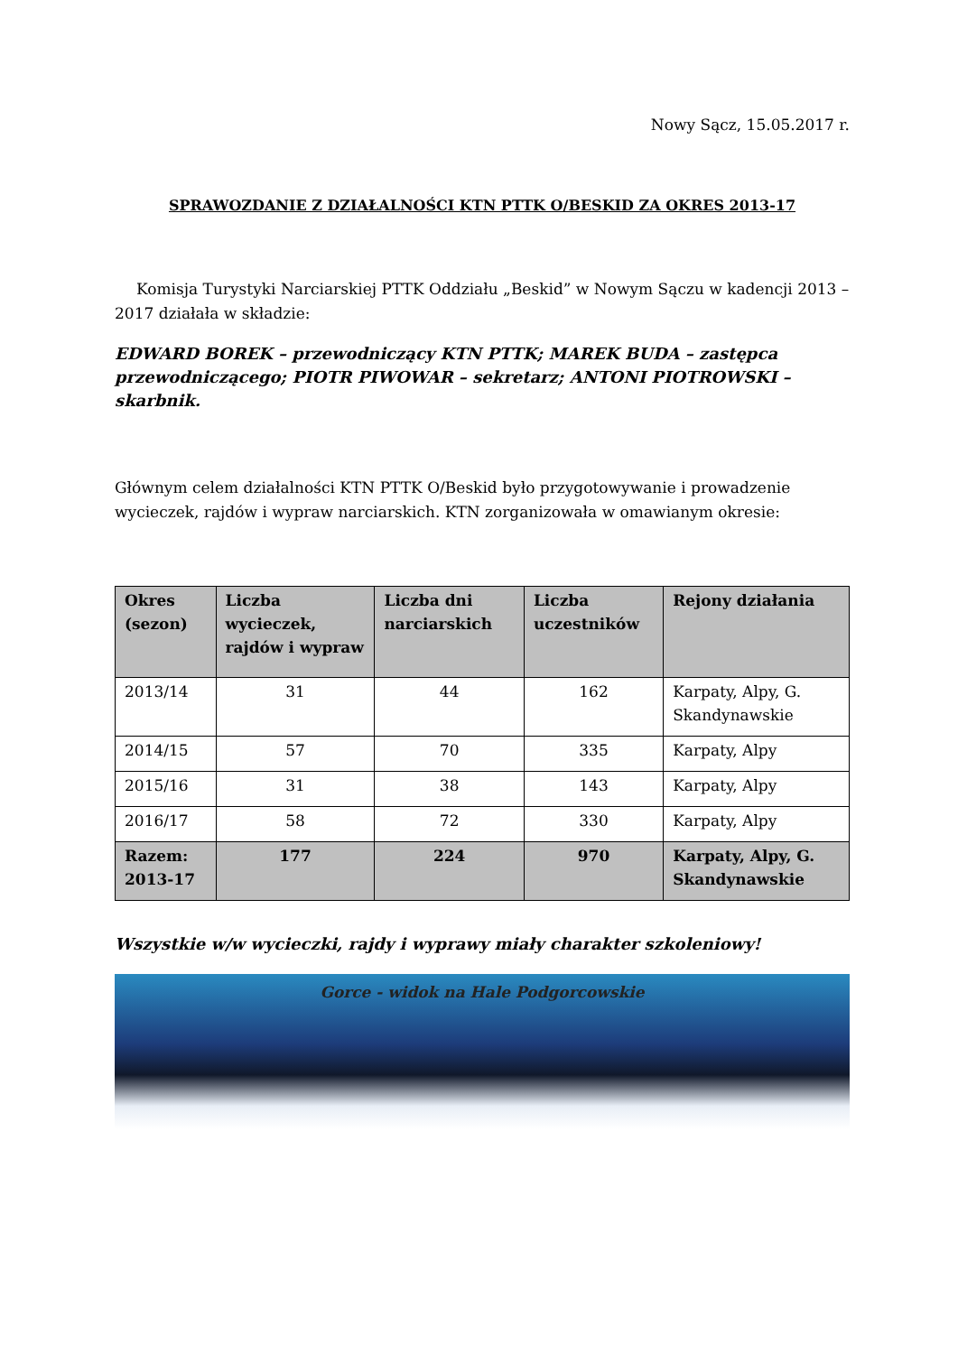Nowy Sącz, 15.05.2017 r.
SPRAWOZDANIE Z DZIAŁALNOŚCI KTN PTTK O/BESKID ZA OKRES 2013-17
Komisja Turystyki Narciarskiej PTTK Oddziału „Beskid” w Nowym Sączu w kadencji 2013 – 2017 działała w składzie:
EDWARD BOREK – przewodniczący KTN PTTK; MAREK BUDA – zastępca przewodniczącego; PIOTR PIWOWAR – sekretarz; ANTONI PIOTROWSKI – skarbnik.
Głównym celem działalności KTN PTTK O/Beskid było przygotowywanie i prowadzenie wycieczek, rajdów i wypraw narciarskich. KTN zorganizowała w omawianym okresie:
| Okres (sezon) | Liczba wycieczek, rajdów i wypraw | Liczba dni narciarskich | Liczba uczestników | Rejony działania |
| --- | --- | --- | --- | --- |
| 2013/14 | 31 | 44 | 162 | Karpaty, Alpy, G. Skandynawskie |
| 2014/15 | 57 | 70 | 335 | Karpaty, Alpy |
| 2015/16 | 31 | 38 | 143 | Karpaty, Alpy |
| 2016/17 | 58 | 72 | 330 | Karpaty, Alpy |
| Razem: 2013-17 | 177 | 224 | 970 | Karpaty, Alpy, G. Skandynawskie |
Wszystkie w/w wycieczki, rajdy i wyprawy miały charakter szkoleniowy!
Gorce - widok na Hale Podgorcowskie